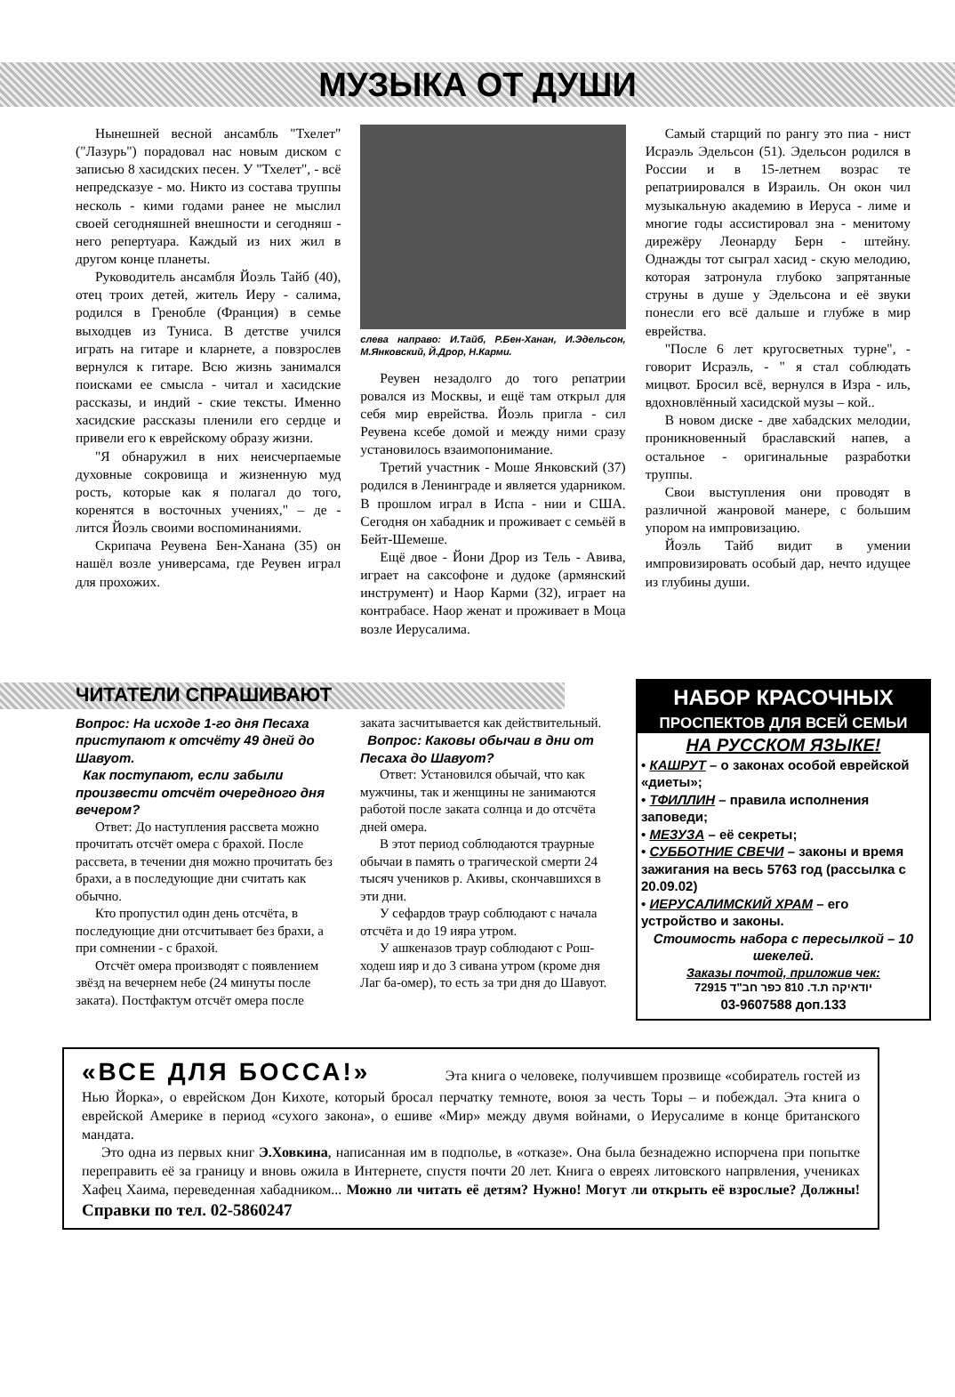МУЗЫКА ОТ ДУШИ
Нынешней весной ансамбль "Тхелет" ("Лазурь") порадовал нас новым диском с записью 8 хасидских песен. У "Тхелет", - всё непредсказуе - мо. Никто из состава труппы несколь - кими годами ранее не мыслил своей сегодняшней внешности и сегодняш - него репертуара. Каждый из них жил в другом конце планеты.
Руководитель ансамбля Йоэль Тайб (40), отец троих детей, житель Иеру - салима, родился в Гренобле (Франция) в семье выходцев из Туниса. В детстве учился играть на гитаре и кларнете, а повзрослев вернулся к гитаре. Всю жизнь занимался поисками ее смысла - читал и хасидские рассказы, и индий - ские тексты. Именно хасидские рассказы пленили его сердце и привели его к еврейскому образу жизни.
"Я обнаружил в них неисчерпаемые духовные сокровища и жизненную муд рость, которые как я полагал до того, коренятся в восточных учениях," – де - лится Йоэль своими воспоминаниями.
Скрипача Реувена Бен-Ханана (35) он нашёл возле универсама, где Реувен играл для прохожих.
слева направо: И.Тайб, Р.Бен-Ханан, И.Эдельсон, М.Янковский, Й.Дрор, Н.Карми.
Реувен незадолго до того репатрии ровался из Москвы, и ещё там открыл для себя мир еврейства. Йоэль пригла - сил Реувена ксебе домой и между ними сразу установилось взаимопонимание.
Третий участник - Моше Янковский (37) родился в Ленинграде и является ударником. В прошлом играл в Испа - нии и США. Сегодня он хабадник и проживает с семьёй в Бейт-Шемеше.
Ещё двое - Йони Дрор из Тель - Авива, играет на саксофоне и дудоке (армянский инструмент) и Наор Карми (32), играет на контрабасе. Наор женат и проживает в Моца возле Иерусалима.
Самый старщий по рангу это пиа - нист Исраэль Эдельсон (51). Эдельсон родился в России и в 15-летнем возрас те репатриировался в Израиль. Он окон чил музыкальную академию в Иеруса - лиме и многие годы ассистировал зна - менитому дирежёру Леонарду Берн - штейну. Однажды тот сыграл хасид - скую мелодию, которая затронула глубоко запрятанные струны в душе у Эдельсона и её звуки понесли его всё дальше и глубже в мир еврейства.
"После 6 лет кругосветных турне", - говорит Исраэль, - " я стал соблюдать мицвот. Бросил всё, вернулся в Изра - иль, вдохновлённый хасидской музы – кой..
В новом диске - две хабадских мелодии, проникновенный браславский напев, а остальное - оригинальные разработки труппы.
Свои выступления они проводят в различной жанровой манере, с большим упором на импровизацию.
Йоэль Тайб видит в умении импровизировать особый дар, нечто идущее из глубины души.
ЧИТАТЕЛИ СПРАШИВАЮТ
Вопрос: На исходе 1-го дня Песаха приступают к отсчёту 49 дней до Шавуот.
Как поступают, если забыли произвести отсчёт очередного дня вечером?
Ответ: До наступления рассвета можно прочитать отсчёт омера с брахой. После рассвета, в течении дня можно прочитать без брахи, а в последующие дни считать как обычно.
Кто пропустил один день отсчёта, в последующие дни отсчитывает без брахи, а при сомнении - с брахой.
Отсчёт омера производят с появлением звёзд на вечернем небе (24 минуты после заката). Постфактум отсчёт омера после
заката засчитывается как действительный.
Вопрос: Каковы обычаи в дни от Песаха до Шавуот?
Ответ: Установился обычай, что как мужчины, так и женщины не занимаются работой после заката солнца и до отсчёта дней омера.
В этот период соблюдаются траурные обычаи в память о трагической смерти 24 тысяч учеников р. Акивы, скончавшихся в эти дни.
У сефардов траур соблюдают с начала отсчёта и до 19 ияра утром.
У ашкеназов траур соблюдают с Рош-ходеш ияр и до 3 сивана утром (кроме дня Лаг ба-омер), то есть за три дня до Шавуот.
НАБОР КРАСОЧНЫХ
ПРОСПЕКТОВ ДЛЯ ВСЕЙ СЕМЬИ
НА РУССКОМ ЯЗЫКЕ!
• КАШРУТ – о законах особой еврейской «диеты»;
• ТФИЛЛИН – правила исполнения заповеди;
• МЕЗУЗА – её секреты;
• СУББОТНИЕ СВЕЧИ – законы и время зажигания на весь 5763 год (рассылка с 20.09.02)
• ИЕРУСАЛИМСКИЙ ХРАМ – его устройство и законы.
Стоимость набора с пересылкой – 10 шекелей.
Заказы почтой, приложив чек:
יודאיקה ת.ד. 810 כפר חב"ד 72915
03-9607588 доп.133
«ВСЕ ДЛЯ БОССА!» Эта книга о человеке, получившем прозвище «собиратель гостей из Нью Йорка», о еврейском Дон Кихоте, который бросал перчатку темноте, воюя за честь Торы – и побеждал. Эта книга о еврейской Америке в период «сухого закона», о ешиве «Мир» между двумя войнами, о Иерусалиме в конце британского мандата.
Это одна из первых книг Э.Ховкина, написанная им в подполье, в «отказе». Она была безнадежно испорчена при попытке переправить её за границу и вновь ожила в Интернете, спустя почти 20 лет. Книга о евреях литовского напрвления, учениках Хафец Хаима, переведенная хабадником... Можно ли читать её детям? Нужно! Могут ли открыть её взрослые? Должны! Справки по тел. 02-5860247